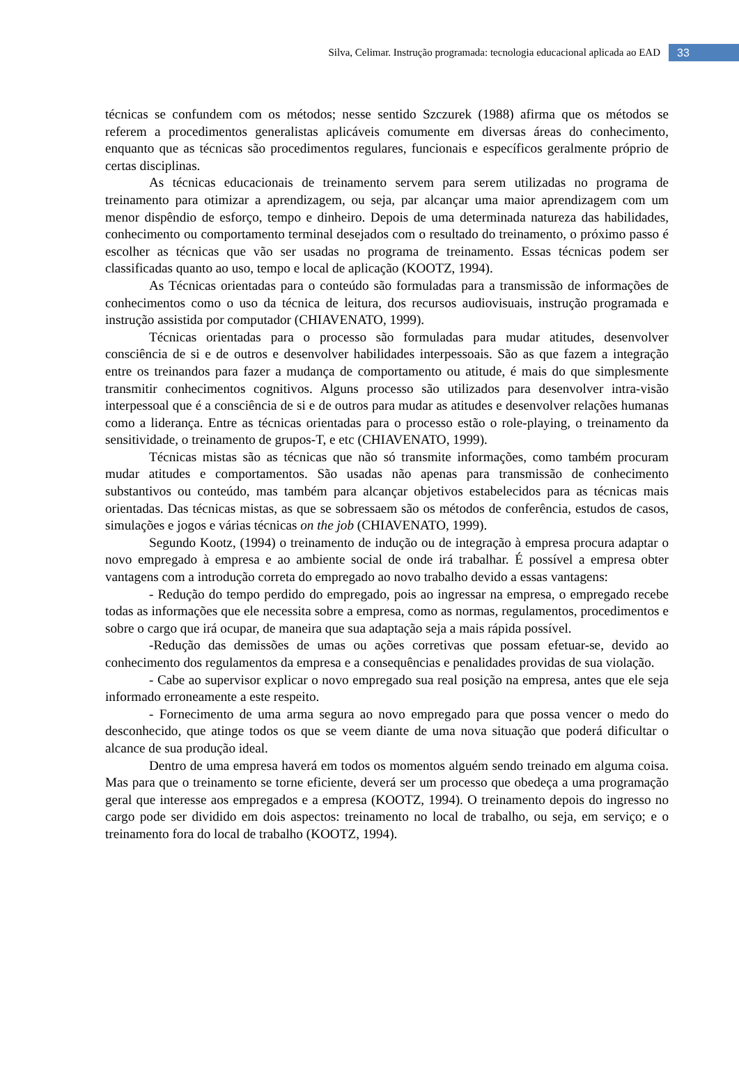Silva, Celimar. Instrução programada: tecnologia educacional aplicada ao EAD 33
técnicas se confundem com os métodos; nesse sentido Szczurek (1988) afirma que os métodos se referem a procedimentos generalistas aplicáveis comumente em diversas áreas do conhecimento, enquanto que as técnicas são procedimentos regulares, funcionais e específicos geralmente próprio de certas disciplinas.
As técnicas educacionais de treinamento servem para serem utilizadas no programa de treinamento para otimizar a aprendizagem, ou seja, par alcançar uma maior aprendizagem com um menor dispêndio de esforço, tempo e dinheiro. Depois de uma determinada natureza das habilidades, conhecimento ou comportamento terminal desejados com o resultado do treinamento, o próximo passo é escolher as técnicas que vão ser usadas no programa de treinamento. Essas técnicas podem ser classificadas quanto ao uso, tempo e local de aplicação (KOOTZ, 1994).
As Técnicas orientadas para o conteúdo são formuladas para a transmissão de informações de conhecimentos como o uso da técnica de leitura, dos recursos audiovisuais, instrução programada e instrução assistida por computador (CHIAVENATO, 1999).
Técnicas orientadas para o processo são formuladas para mudar atitudes, desenvolver consciência de si e de outros e desenvolver habilidades interpessoais. São as que fazem a integração entre os treinandos para fazer a mudança de comportamento ou atitude, é mais do que simplesmente transmitir conhecimentos cognitivos. Alguns processo são utilizados para desenvolver intra-visão interpessoal que é a consciência de si e de outros para mudar as atitudes e desenvolver relações humanas como a liderança. Entre as técnicas orientadas para o processo estão o role-playing, o treinamento da sensitividade, o treinamento de grupos-T, e etc (CHIAVENATO, 1999).
Técnicas mistas são as técnicas que não só transmite informações, como também procuram mudar atitudes e comportamentos. São usadas não apenas para transmissão de conhecimento substantivos ou conteúdo, mas também para alcançar objetivos estabelecidos para as técnicas mais orientadas. Das técnicas mistas, as que se sobressaem são os métodos de conferência, estudos de casos, simulações e jogos e várias técnicas on the job (CHIAVENATO, 1999).
Segundo Kootz, (1994) o treinamento de indução ou de integração à empresa procura adaptar o novo empregado à empresa e ao ambiente social de onde irá trabalhar. É possível a empresa obter vantagens com a introdução correta do empregado ao novo trabalho devido a essas vantagens:
- Redução do tempo perdido do empregado, pois ao ingressar na empresa, o empregado recebe todas as informações que ele necessita sobre a empresa, como as normas, regulamentos, procedimentos e sobre o cargo que irá ocupar, de maneira que sua adaptação seja a mais rápida possível.
-Redução das demissões de umas ou ações corretivas que possam efetuar-se, devido ao conhecimento dos regulamentos da empresa e a consequências e penalidades providas de sua violação.
- Cabe ao supervisor explicar o novo empregado sua real posição na empresa, antes que ele seja informado erroneamente a este respeito.
- Fornecimento de uma arma segura ao novo empregado para que possa vencer o medo do desconhecido, que atinge todos os que se veem diante de uma nova situação que poderá dificultar o alcance de sua produção ideal.
Dentro de uma empresa haverá em todos os momentos alguém sendo treinado em alguma coisa. Mas para que o treinamento se torne eficiente, deverá ser um processo que obedeça a uma programação geral que interesse aos empregados e a empresa (KOOTZ, 1994). O treinamento depois do ingresso no cargo pode ser dividido em dois aspectos: treinamento no local de trabalho, ou seja, em serviço; e o treinamento fora do local de trabalho (KOOTZ, 1994).